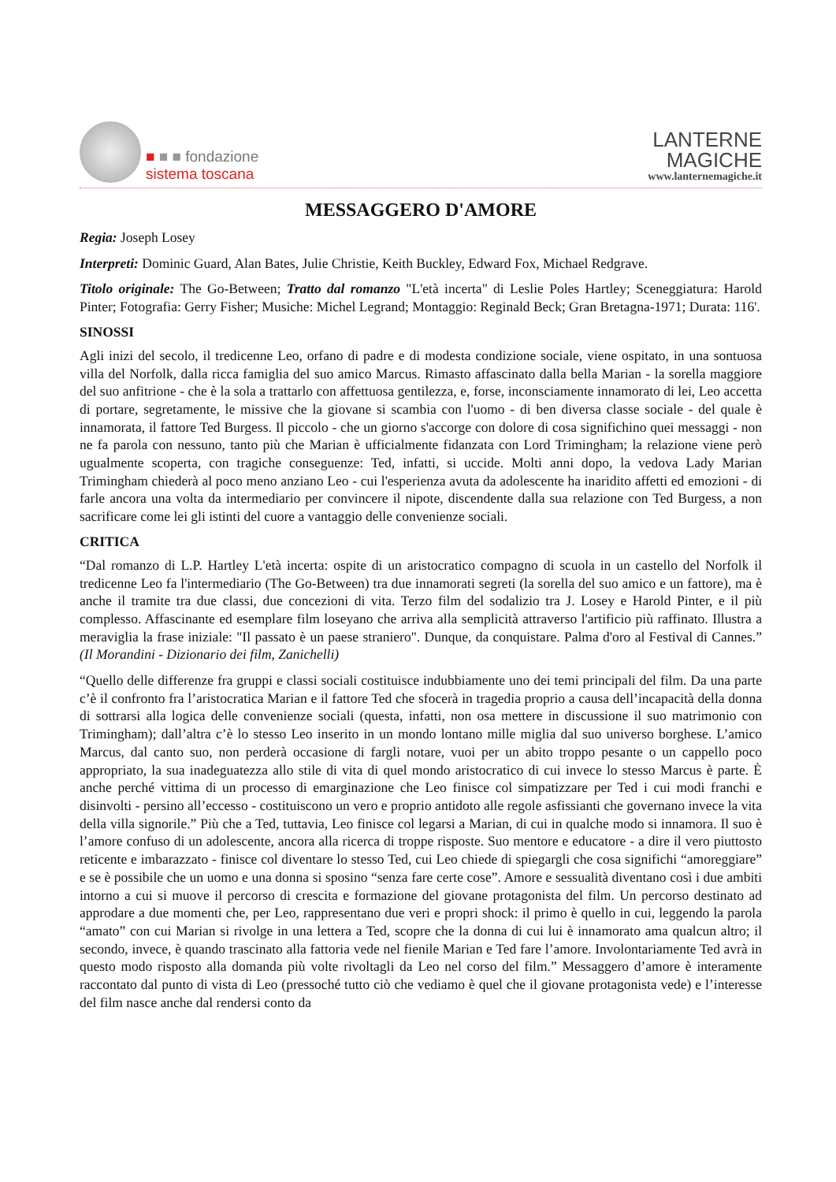■ ■ ■ fondazione
sistema toscana
LANTERNE
MAGICHE
www.lanternemagiche.it
MESSAGGERO D'AMORE
Regia: Joseph Losey
Interpreti: Dominic Guard, Alan Bates, Julie Christie, Keith Buckley, Edward Fox, Michael Redgrave.
Titolo originale: The Go-Between; Tratto dal romanzo "L'età incerta" di Leslie Poles Hartley; Sceneggiatura: Harold Pinter; Fotografia: Gerry Fisher; Musiche: Michel Legrand; Montaggio: Reginald Beck; Gran Bretagna-1971; Durata: 116'.
SINOSSI
Agli inizi del secolo, il tredicenne Leo, orfano di padre e di modesta condizione sociale, viene ospitato, in una sontuosa villa del Norfolk, dalla ricca famiglia del suo amico Marcus. Rimasto affascinato dalla bella Marian - la sorella maggiore del suo anfitrione - che è la sola a trattarlo con affettuosa gentilezza, e, forse, inconsciamente innamorato di lei, Leo accetta di portare, segretamente, le missive che la giovane si scambia con l'uomo - di ben diversa classe sociale - del quale è innamorata, il fattore Ted Burgess. Il piccolo - che un giorno s'accorge con dolore di cosa significhino quei messaggi - non ne fa parola con nessuno, tanto più che Marian è ufficialmente fidanzata con Lord Trimingham; la relazione viene però ugualmente scoperta, con tragiche conseguenze: Ted, infatti, si uccide. Molti anni dopo, la vedova Lady Marian Trimingham chiederà al poco meno anziano Leo - cui l'esperienza avuta da adolescente ha inaridito affetti ed emozioni - di farle ancora una volta da intermediario per convincere il nipote, discendente dalla sua relazione con Ted Burgess, a non sacrificare come lei gli istinti del cuore a vantaggio delle convenienze sociali.
CRITICA
“Dal romanzo di L.P. Hartley L'età incerta: ospite di un aristocratico compagno di scuola in un castello del Norfolk il tredicenne Leo fa l'intermediario (The Go-Between) tra due innamorati segreti (la sorella del suo amico e un fattore), ma è anche il tramite tra due classi, due concezioni di vita. Terzo film del sodalizio tra J. Losey e Harold Pinter, e il più complesso. Affascinante ed esemplare film loseyano che arriva alla semplicità attraverso l'artificio più raffinato. Illustra a meraviglia la frase iniziale: "Il passato è un paese straniero". Dunque, da conquistare. Palma d'oro al Festival di Cannes.” (Il Morandini - Dizionario dei film, Zanichelli)
“Quello delle differenze fra gruppi e classi sociali costituisce indubbiamente uno dei temi principali del film. Da una parte c’è il confronto fra l’aristocratica Marian e il fattore Ted che sfocerà in tragedia proprio a causa dell’incapacità della donna di sottrarsi alla logica delle convenienze sociali (questa, infatti, non osa mettere in discussione il suo matrimonio con Trimingham); dall’altra c’è lo stesso Leo inserito in un mondo lontano mille miglia dal suo universo borghese. L’amico Marcus, dal canto suo, non perderà occasione di fargli notare, vuoi per un abito troppo pesante o un cappello poco appropriato, la sua inadeguatezza allo stile di vita di quel mondo aristocratico di cui invece lo stesso Marcus è parte. È anche perché vittima di un processo di emarginazione che Leo finisce col simpatizzare per Ted i cui modi franchi e disinvolti - persino all’eccesso - costituiscono un vero e proprio antidoto alle regole asfissianti che governano invece la vita della villa signorile.” Più che a Ted, tuttavia, Leo finisce col legarsi a Marian, di cui in qualche modo si innamora. Il suo è l’amore confuso di un adolescente, ancora alla ricerca di troppe risposte. Suo mentore e educatore - a dire il vero piuttosto reticente e imbarazzato - finisce col diventare lo stesso Ted, cui Leo chiede di spiegargli che cosa significhi “amoreggiare” e se è possibile che un uomo e una donna si sposino “senza fare certe cose”. Amore e sessualità diventano così i due ambiti intorno a cui si muove il percorso di crescita e formazione del giovane protagonista del film. Un percorso destinato ad approdare a due momenti che, per Leo, rappresentano due veri e propri shock: il primo è quello in cui, leggendo la parola “amato” con cui Marian si rivolge in una lettera a Ted, scopre che la donna di cui lui è innamorato ama qualcun altro; il secondo, invece, è quando trascinato alla fattoria vede nel fienile Marian e Ted fare l’amore. Involontariamente Ted avrà in questo modo risposto alla domanda più volte rivoltagli da Leo nel corso del film.” Messaggero d’amore è interamente raccontato dal punto di vista di Leo (pressoché tutto ciò che vediamo è quel che il giovane protagonista vede) e l’interesse del film nasce anche dal rendersi conto da